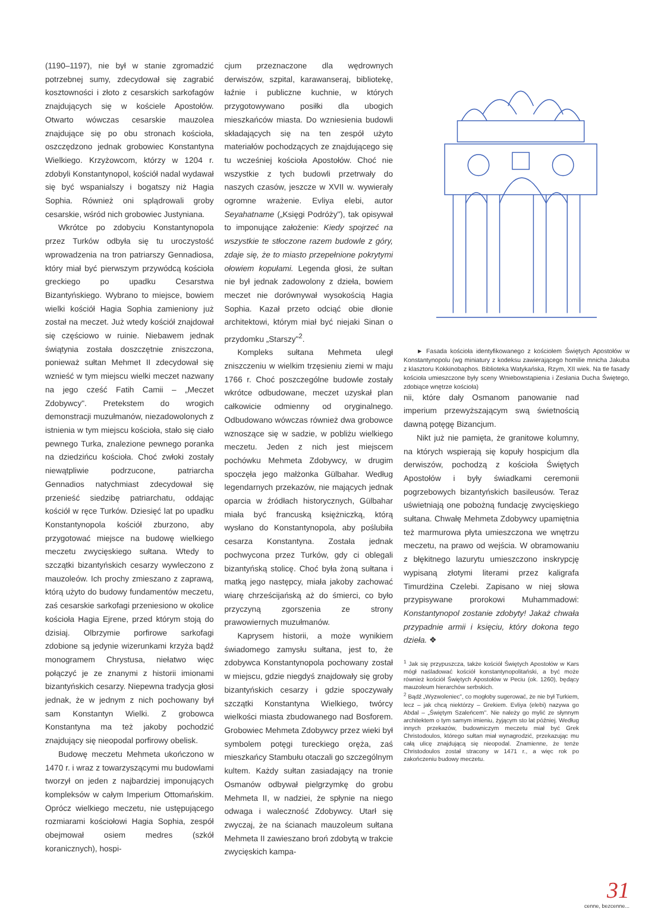(1190–1197), nie był w stanie zgromadzić potrzebnej sumy, zdecydował się zagrabić kosztowności i złoto z cesarskich sarkofagów znajdujących się w kościele Apostołów. Otwarto wówczas cesarskie mauzolea znajdujące się po obu stronach kościoła, oszczędzono jednak grobowiec Konstantyna Wielkiego. Krzyżowcom, którzy w 1204 r. zdobyli Konstantynopol, kościół nadal wydawał się być wspanialszy i bogatszy niż Hagia Sophia. Również oni splądrowali groby cesarskie, wśród nich grobowiec Justyniana.
Wkrótce po zdobyciu Konstantynopola przez Turków odbyła się tu uroczystość wprowadzenia na tron patriarszy Gennadiosa, który miał być pierwszym przywódcą kościoła greckiego po upadku Cesarstwa Bizantyńskiego. Wybrano to miejsce, bowiem wielki kościół Hagia Sophia zamieniony już został na meczet. Już wtedy kościół znajdował się częściowo w ruinie. Niebawem jednak świątynia została doszczętnie zniszczona, ponieważ sułtan Mehmet II zdecydował się wznieść w tym miejscu wielki meczet nazwany na jego cześć Fatih Camii – „Meczet Zdobywcy". Pretekstem do wrogich demonstracji muzułmanów, niezadowolonych z istnienia w tym miejscu kościoła, stało się ciało pewnego Turka, znalezione pewnego poranka na dziedzińcu kościoła. Choć zwłoki zostały niewątpliwie podrzucone, patriarcha Gennadios natychmiast zdecydował się przenieść siedzibę patriarchatu, oddając kościół w ręce Turków. Dziesięć lat po upadku Konstantynopola kościół zburzono, aby przygotować miejsce na budowę wielkiego meczetu zwycięskiego sułtana. Wtedy to szczątki bizantyńskich cesarzy wywleczono z mauzoleów. Ich prochy zmieszano z zaprawą, którą użyto do budowy fundamentów meczetu, zaś cesarskie sarkofagi przeniesiono w okolice kościoła Hagia Ejrene, przed którym stoją do dzisiaj. Olbrzymie porfirowe sarkofagi zdobione są jedynie wizerunkami krzyża bądź monogramem Chrystusa, niełatwo więc połączyć je ze znanymi z historii imionami bizantyńskich cesarzy. Niepewna tradycja głosi jednak, że w jednym z nich pochowany był sam Konstantyn Wielki. Z grobowca Konstantyna ma też jakoby pochodzić znajdujący się nieopodal porfirowy obelisk.
Budowę meczetu Mehmeta ukończono w 1470 r. i wraz z towarzyszącymi mu budowlami tworzył on jeden z najbardziej imponujących kompleksów w całym Imperium Ottomańskim. Oprócz wielkiego meczetu, nie ustępującego rozmiarami kościołowi Hagia Sophia, zespół obejmował osiem medres (szkół koranicznych), hospi-
cjum przeznaczone dla wędrownych derwiszów, szpital, karawanseraj, bibliotekę, łaźnie i publiczne kuchnie, w których przygotowywano posiłki dla ubogich mieszkańców miasta. Do wzniesienia budowli składających się na ten zespół użyto materiałów pochodzących ze znajdującego się tu wcześniej kościoła Apostołów. Choć nie wszystkie z tych budowli przetrwały do naszych czasów, jeszcze w XVII w. wywierały ogromne wrażenie. Evliya elebi, autor Seyahatname („Księgi Podróży"), tak opisywał to imponujące założenie: Kiedy spojrzeć na wszystkie te stłoczone razem budowle z góry, zdaje się, że to miasto przepełnione pokrytymi ołowiem kopułami. Legenda głosi, że sułtan nie był jednak zadowolony z dzieła, bowiem meczet nie dorównywał wysokością Hagia Sophia. Kazał przeto odciąć obie dłonie architektowi, którym miał być niejaki Sinan o przydomku „Starszy"<sup>2</sup>.
Kompleks sułtana Mehmeta uległ zniszczeniu w wielkim trzęsieniu ziemi w maju 1766 r. Choć poszczególne budowle zostały wkrótce odbudowane, meczet uzyskał plan całkowicie odmienny od oryginalnego. Odbudowano wówczas również dwa grobowce wznoszące się w sadzie, w pobliżu wielkiego meczetu. Jeden z nich jest miejscem pochówku Mehmeta Zdobywcy, w drugim spoczęła jego małżonka Gülbahar. Według legendarnych przekazów, nie mających jednak oparcia w źródłach historycznych, Gülbahar miała być francuską księżniczką, którą wysłano do Konstantynopola, aby poślubiła cesarza Konstantyna. Została jednak pochwycona przez Turków, gdy ci oblegali bizantyńską stolicę. Choć była żoną sułtana i matką jego następcy, miała jakoby zachować wiarę chrześcijańską aż do śmierci, co było przyczyną zgorszenia ze strony prawowiernych muzułmanów.
Kaprysem historii, a może wynikiem świadomego zamysłu sułtana, jest to, że zdobywca Konstantynopola pochowany został w miejscu, gdzie niegdyś znajdowały się groby bizantyńskich cesarzy i gdzie spoczywały szczątki Konstantyna Wielkiego, twórcy wielkości miasta zbudowanego nad Bosforem. Grobowiec Mehmeta Zdobywcy przez wieki był symbolem potęgi tureckiego oręża, zaś mieszkańcy Stambułu otaczali go szczególnym kultem. Każdy sułtan zasiadający na tronie Osmanów odbywał pielgrzymkę do grobu Mehmeta II, w nadziei, że spłynie na niego odwaga i waleczność Zdobywcy. Utarł się zwyczaj, że na ścianach mauzoleum sułtana Mehmeta II zawieszano broń zdobytą w trakcie zwycięskich kampa-
► Fasada kościoła identyfikowanego z kościołem Świętych Apostołów w Konstantynopolu (wg miniatury z kodeksu zawierającego homilie mnicha Jakuba z klasztoru Kokkinobaphos. Biblioteka Watykańska, Rzym, XII wiek. Na tle fasady kościoła umieszczone były sceny Wniebowstąpienia i Zesłania Ducha Świętego, zdobiące wnętrze kościoła)
nii, które dały Osmanom panowanie nad imperium przewyższającym swą świetnością dawną potęgę Bizancjum.
Nikt już nie pamięta, że granitowe kolumny, na których wspierają się kopuły hospicjum dla derwiszów, pochodzą z kościoła Świętych Apostołów i były świadkami ceremonii pogrzebowych bizantyńskich basileusów. Teraz uświetniają one pobożną fundację zwycięskiego sułtana. Chwałę Mehmeta Zdobywcy upamiętnia też marmurowa płyta umieszczona we wnętrzu meczetu, na prawo od wejścia. W obramowaniu z błękitnego lazurytu umieszczono inskrypcję wypisaną złotymi literami przez kaligrafa Timurdżina Czelebi. Zapisano w niej słowa przypisywane prorokowi Muhammadowi: Konstantynopol zostanie zdobyty! Jakaż chwała przypadnie armii i księciu, który dokona tego dzieła. ❖
<sup>1</sup> Jak się przypuszcza, także kościół Świętych Apostołów w Kars mógł naśladować kościół konstantynopolitański, a być może również kościół Świętych Apostołów w Peciu (ok. 1260), będący mauzoleum hierarchów serbskich.
<sup>2</sup> Bądź „Wyzwoleniec", co mogłoby sugerować, że nie był Turkiem, lecz – jak chcą niektórzy – Grekiem. Evliya (elebi) nazywa go Abdal – „Świętym Szaleńcem". Nie należy go mylić ze słynnym architektem o tym samym imieniu, żyjącym sto lat później. Według innych przekazów, budowniczym meczetu miał być Grek Christodoulos, którego sułtan miał wynagrodzić, przekazując mu całą ulicę znajdującą się nieopodal. Znamienne, że tenże Christodoulos został stracony w 1471 r., a więc rok po zakończeniu budowy meczetu.
31
cenne, bezcenne...